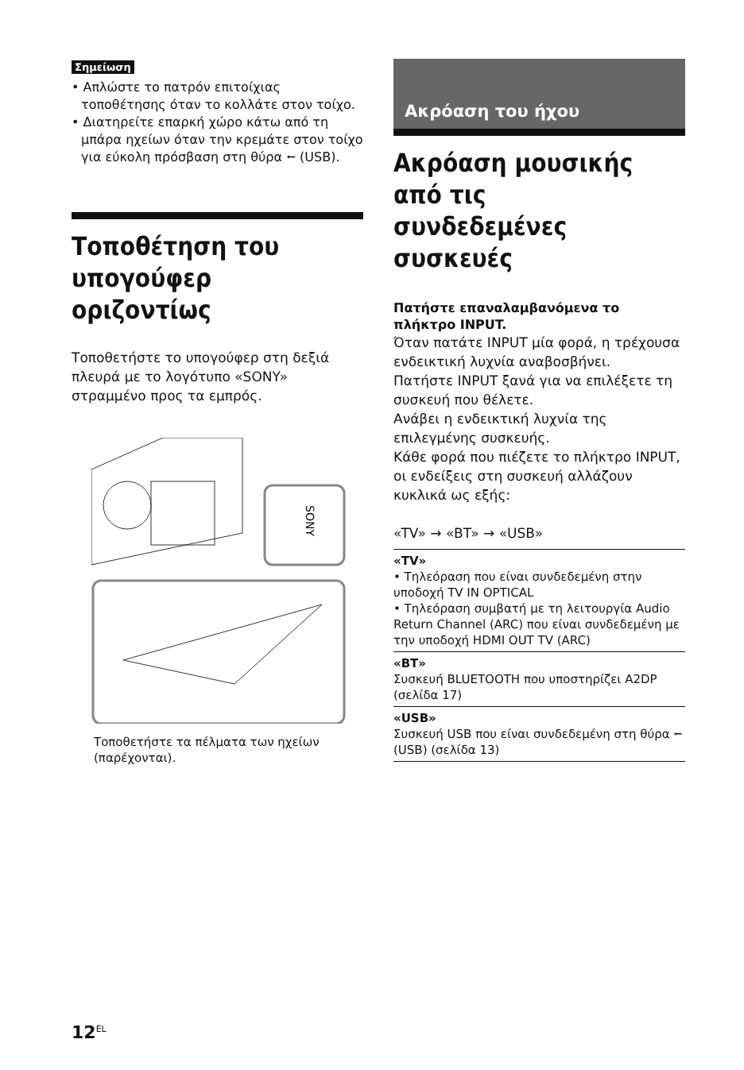Σημείωση
• Απλώστε το πατρόν επιτοίχιας τοποθέτησης όταν το κολλάτε στον τοίχο.
• Διατηρείτε επαρκή χώρο κάτω από τη μπάρα ηχείων όταν την κρεμάτε στον τοίχο για εύκολη πρόσβαση στη θύρα ⭠ (USB).
Τοποθέτηση του υπογούφερ οριζοντίως
Τοποθετήστε το υπογούφερ στη δεξιά πλευρά με το λογότυπο «SONY» στραμμένο προς τα εμπρός.
SONY
Τοποθετήστε τα πέλματα των ηχείων (παρέχονται).
Ακρόαση του ήχου
Ακρόαση μουσικής από τις συνδεδεμένες συσκευές
Πατήστε επαναλαμβανόμενα το πλήκτρο INPUT.
Όταν πατάτε INPUT μία φορά, η τρέχουσα ενδεικτική λυχνία αναβοσβήνει.
Πατήστε INPUT ξανά για να επιλέξετε τη συσκευή που θέλετε.
Ανάβει η ενδεικτική λυχνία της επιλεγμένης συσκευής.
Κάθε φορά που πιέζετε το πλήκτρο INPUT, οι ενδείξεις στη συσκευή αλλάζουν κυκλικά ως εξής:
«TV» → «BT» → «USB»
«TV»
• Τηλεόραση που είναι συνδεδεμένη στην υποδοχή TV IN OPTICAL
• Τηλεόραση συμβατή με τη λειτουργία Audio Return Channel (ARC) που είναι συνδεδεμένη με την υποδοχή HDMI OUT TV (ARC)
«BT»
Συσκευή BLUETOOTH που υποστηρίζει A2DP (σελίδα 17)
«USB»
Συσκευή USB που είναι συνδεδεμένη στη θύρα ⭠ (USB) (σελίδα 13)
12<sup>EL</sup>